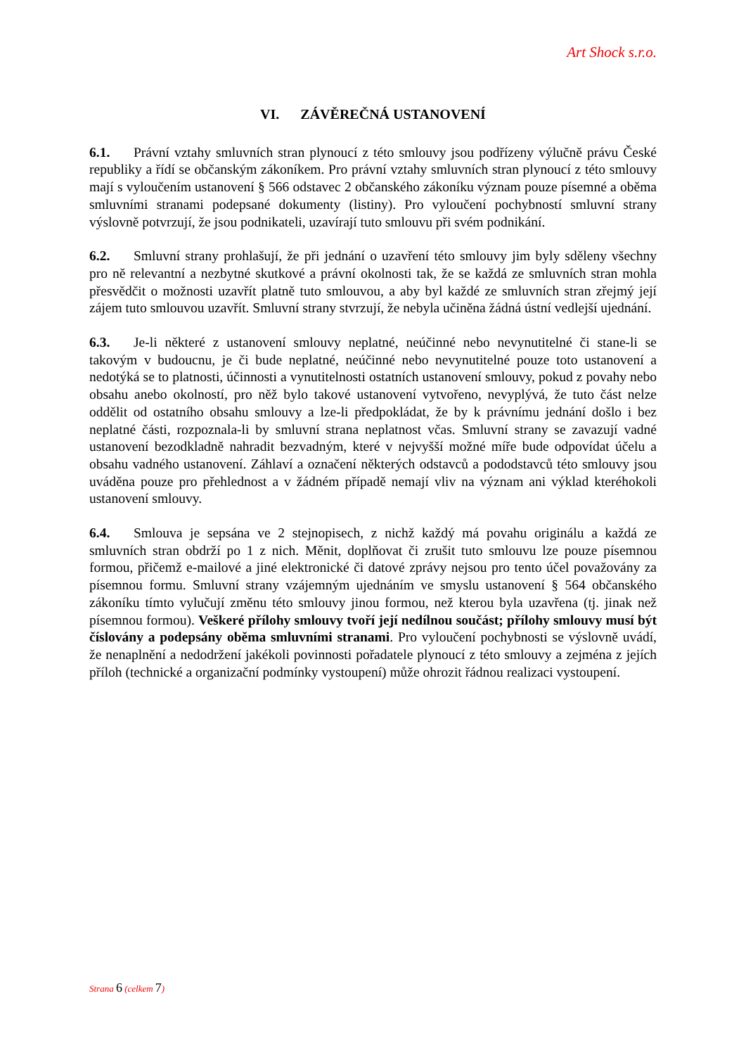Art Shock s.r.o.
VI. ZÁVĚREČNÁ USTANOVENÍ
6.1. Právní vztahy smluvních stran plynoucí z této smlouvy jsou podřízeny výlučně právu České republiky a řídí se občanským zákoníkem. Pro právní vztahy smluvních stran plynoucí z této smlouvy mají s vyloučením ustanovení § 566 odstavec 2 občanského zákoníku význam pouze písemné a oběma smluvními stranami podepsané dokumenty (listiny). Pro vyloučení pochybností smluvní strany výslovně potvrzují, že jsou podnikateli, uzavírají tuto smlouvu při svém podnikání.
6.2. Smluvní strany prohlašují, že při jednání o uzavření této smlouvy jim byly sděleny všechny pro ně relevantní a nezbytné skutkové a právní okolnosti tak, že se každá ze smluvních stran mohla přesvědčit o možnosti uzavřít platně tuto smlouvou, a aby byl každé ze smluvních stran zřejmý její zájem tuto smlouvou uzavřít. Smluvní strany stvrzují, že nebyla učiněna žádná ústní vedlejší ujednání.
6.3. Je-li některé z ustanovení smlouvy neplatné, neúčinné nebo nevynutitelné či stane-li se takovým v budoucnu, je či bude neplatné, neúčinné nebo nevynutitelné pouze toto ustanovení a nedotýká se to platnosti, účinnosti a vynutitelnosti ostatních ustanovení smlouvy, pokud z povahy nebo obsahu anebo okolností, pro něž bylo takové ustanovení vytvořeno, nevyplývá, že tuto část nelze oddělit od ostatního obsahu smlouvy a lze-li předpokládat, že by k právnímu jednání došlo i bez neplatné části, rozpoznala-li by smluvní strana neplatnost včas. Smluvní strany se zavazují vadné ustanovení bezodkladně nahradit bezvadným, které v nejvyšší možné míře bude odpovídat účelu a obsahu vadného ustanovení. Záhlaví a označení některých odstavců a pododstavců této smlouvy jsou uváděna pouze pro přehlednost a v žádném případě nemají vliv na význam ani výklad kteréhokoli ustanovení smlouvy.
6.4. Smlouva je sepsána ve 2 stejnopisech, z nichž každý má povahu originálu a každá ze smluvních stran obdrží po 1 z nich. Měnit, doplňovat či zrušit tuto smlouvu lze pouze písemnou formou, přičemž e-mailové a jiné elektronické či datové zprávy nejsou pro tento účel považovány za písemnou formu. Smluvní strany vzájemným ujednáním ve smyslu ustanovení § 564 občanského zákoníku tímto vylučují změnu této smlouvy jinou formou, než kterou byla uzavřena (tj. jinak než písemnou formou). Veškeré přílohy smlouvy tvoří její nedílnou součást; přílohy smlouvy musí být číslovány a podepsány oběma smluvními stranami. Pro vyloučení pochybnosti se výslovně uvádí, že nenaplnění a nedodržení jakékoli povinnosti pořadatele plynoucí z této smlouvy a zejména z jejích příloh (technické a organizační podmínky vystoupení) může ohrozit řádnou realizaci vystoupení.
Strana 6 (celkem 7)